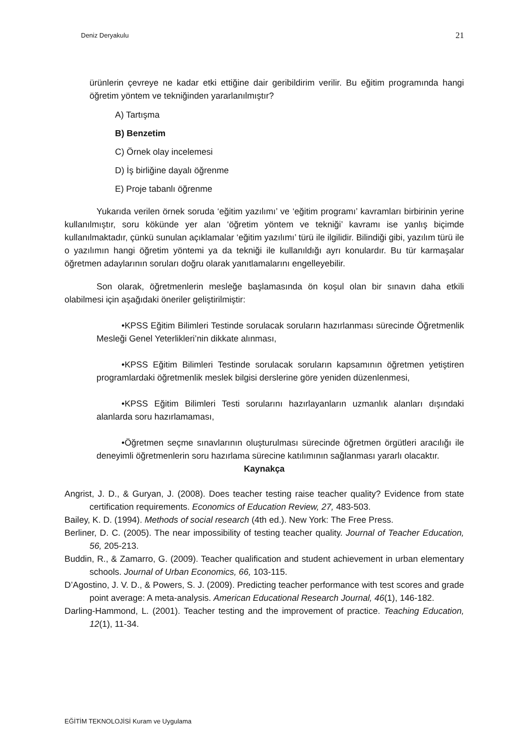Deniz Deryakulu 21
ürünlerin çevreye ne kadar etki ettiğine dair geribildirim verilir. Bu eğitim programında hangi öğretim yöntem ve tekniğinden yararlanılmıştır?
A) Tartışma
B) Benzetim
C) Örnek olay incelemesi
D) İş birliğine dayalı öğrenme
E) Proje tabanlı öğrenme
Yukarıda verilen örnek soruda ‘eğitim yazılımı’ ve ‘eğitim programı’ kavramları birbirinin yerine kullanılmıştır, soru kökünde yer alan ‘öğretim yöntem ve tekniği’ kavramı ise yanlış biçimde kullanılmaktadır, çünkü sunulan açıklamalar ‘eğitim yazılımı’ türü ile ilgilidir. Bilindiği gibi, yazılım türü ile o yazılımın hangi öğretim yöntemi ya da tekniği ile kullanıldığı ayrı konulardır. Bu tür karmaşalar öğretmen adaylarının soruları doğru olarak yanıtlamalarını engelleyebilir.
Son olarak, öğretmenlerin mesleğe başlamasında ön koşul olan bir sınavın daha etkili olabilmesi için aşağıdaki öneriler geliştirilmiştir:
•KPSS Eğitim Bilimleri Testinde sorulacak soruların hazırlanması sürecinde Öğretmenlik Mesleği Genel Yeterlikleri’nin dikkate alınması,
•KPSS Eğitim Bilimleri Testinde sorulacak soruların kapsamının öğretmen yetiştiren programlardaki öğretmenlik meslek bilgisi derslerine göre yeniden düzenlenmesi,
•KPSS Eğitim Bilimleri Testi sorularını hazırlayanların uzmanlık alanları dışındaki alanlarda soru hazırlamaması,
•Öğretmen seçme sınavlarının oluşturulması sürecinde öğretmen örgütleri aracılığı ile deneyimli öğretmenlerin soru hazırlama sürecine katılımının sağlanması yararlı olacaktır.
Kaynakça
Angrist, J. D., & Guryan, J. (2008). Does teacher testing raise teacher quality? Evidence from state certification requirements. Economics of Education Review, 27, 483-503.
Bailey, K. D. (1994). Methods of social research (4th ed.). New York: The Free Press.
Berliner, D. C. (2005). The near impossibility of testing teacher quality. Journal of Teacher Education, 56, 205-213.
Buddin, R., & Zamarro, G. (2009). Teacher qualification and student achievement in urban elementary schools. Journal of Urban Economics, 66, 103-115.
D’Agostino, J. V. D., & Powers, S. J. (2009). Predicting teacher performance with test scores and grade point average: A meta-analysis. American Educational Research Journal, 46(1), 146-182.
Darling-Hammond, L. (2001). Teacher testing and the improvement of practice. Teaching Education, 12(1), 11-34.
EĞİTİM TEKNOLOJİSİ Kuram ve Uygulama